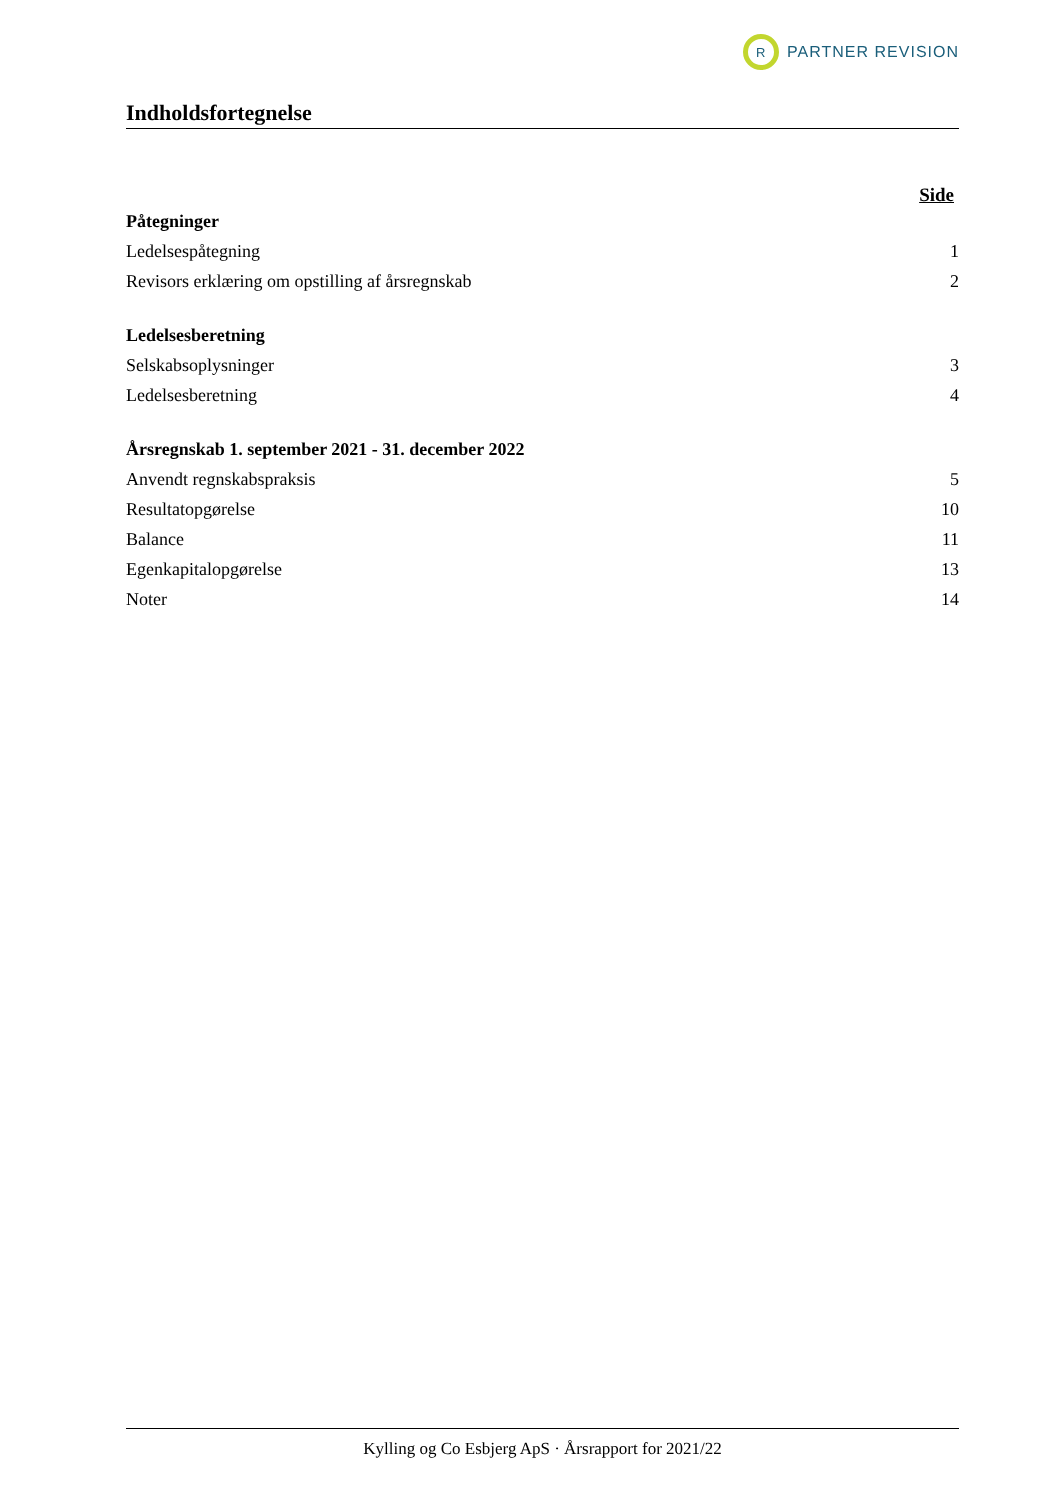R
PARTNER REVISION
Indholdsfortegnelse
Side
Påtegninger
Ledelsespåtegning 1
Revisors erklæring om opstilling af årsregnskab 2
Ledelsesberetning
Selskabsoplysninger 3
Ledelsesberetning 4
Årsregnskab 1. september 2021 - 31. december 2022
Anvendt regnskabspraksis 5
Resultatopgørelse 10
Balance 11
Egenkapitalopgørelse 13
Noter 14
Kylling og Co Esbjerg ApS · Årsrapport for 2021/22